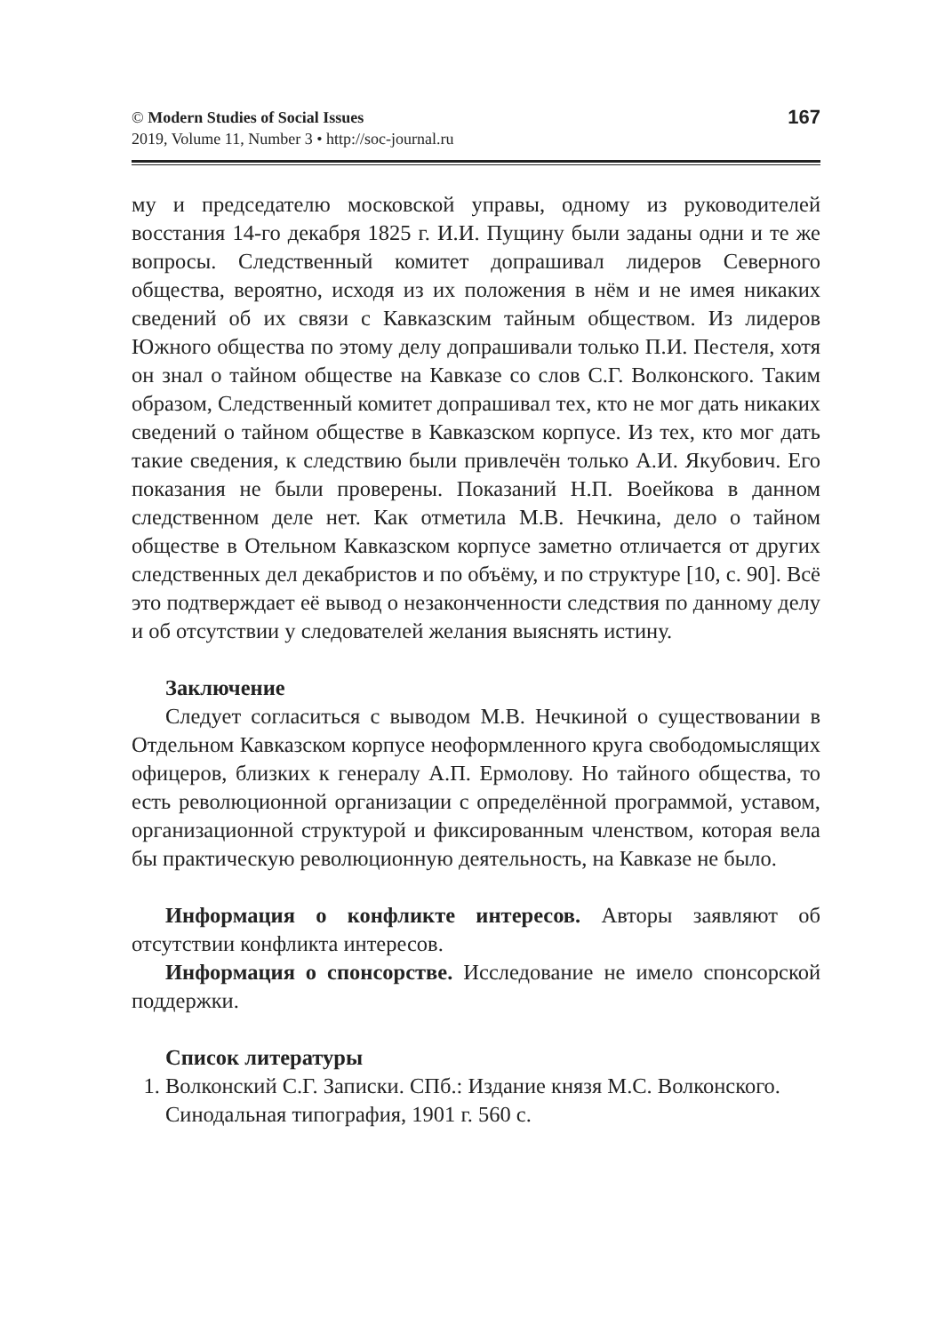© Modern Studies of Social Issues
2019, Volume 11, Number 3 • http://soc-journal.ru
167
му и председателю московской управы, одному из руководителей восстания 14-го декабря 1825 г. И.И. Пущину были заданы одни и те же вопросы. Следственный комитет допрашивал лидеров Северного общества, вероятно, исходя из их положения в нём и не имея никаких сведений об их связи с Кавказским тайным обществом. Из лидеров Южного общества по этому делу допрашивали только П.И. Пестеля, хотя он знал о тайном обществе на Кавказе со слов С.Г. Волконского. Таким образом, Следственный комитет допрашивал тех, кто не мог дать никаких сведений о тайном обществе в Кавказском корпусе. Из тех, кто мог дать такие сведения, к следствию были привлечён только А.И. Якубович. Его показания не были проверены. Показаний Н.П. Воейкова в данном следственном деле нет. Как отметила М.В. Нечкина, дело о тайном обществе в Отельном Кавказском корпусе заметно отличается от других следственных дел декабристов и по объёму, и по структуре [10, с. 90]. Всё это подтверждает её вывод о незаконченности следствия по данному делу и об отсутствии у следователей желания выяснять истину.
Заключение
Следует согласиться с выводом М.В. Нечкиной о существовании в Отдельном Кавказском корпусе неоформленного круга свободомыслящих офицеров, близких к генералу А.П. Ермолову. Но тайного общества, то есть революционной организации с определённой программой, уставом, организационной структурой и фиксированным членством, которая вела бы практическую революционную деятельность, на Кавказе не было.
Информация о конфликте интересов. Авторы заявляют об отсутствии конфликта интересов.
Информация о спонсорстве. Исследование не имело спонсорской поддержки.
Список литературы
1. Волконский С.Г. Записки. СПб.: Издание князя М.С. Волконского. Синодальная типография, 1901 г. 560 с.